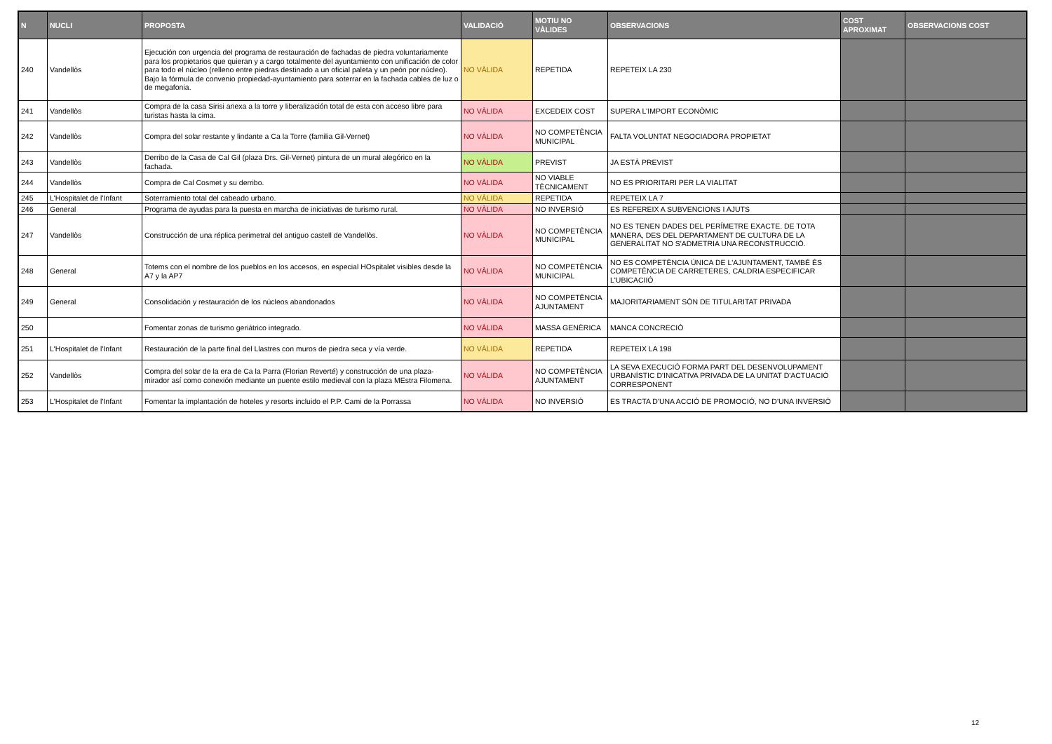| N | NUCLI | PROPOSTA | VALIDACIÓ | MOTIU NO VÀLIDES | OBSERVACIONS | COST APROXIMAT | OBSERVACIONS COST |
| --- | --- | --- | --- | --- | --- | --- | --- |
| 240 | Vandellòs | Ejecución con urgencia del programa de restauración de fachadas de piedra voluntariamente para los propietarios que quieran y a cargo totalmente del ayuntamiento con unificación de color para todo el núcleo (relleno entre piedras destinado a un oficial paleta y un peón por núcleo). Bajo la fórmula de convenio propiedad-ayuntamiento para soterrar en la fachada cables de luz o de megafonia. | NO VÀLIDA | REPETIDA | REPETEIX LA 230 | | |
| 241 | Vandellòs | Compra de la casa Sirisi anexa a la torre y liberalización total de esta con acceso libre para turistas hasta la cima. | NO VÀLIDA | EXCEDEIX COST | SUPERA L'IMPORT ECONÒMIC | | |
| 242 | Vandellòs | Compra del solar restante y lindante a Ca la Torre (familia Gil-Vernet) | NO VÀLIDA | NO COMPETÈNCIA MUNICIPAL | FALTA VOLUNTAT NEGOCIADORA PROPIETAT | | |
| 243 | Vandellòs | Derribo de la Casa de Cal Gil (plaza Drs. Gil-Vernet) pintura de un mural alegórico en la fachada. | NO VÀLIDA | PREVIST | JA ESTÀ PREVIST | | |
| 244 | Vandellòs | Compra de Cal Cosmet y su derribo. | NO VÀLIDA | NO VIABLE TÈCNICAMENT | NO ES PRIORITARI PER LA VIALITAT | | |
| 245 | L'Hospitalet de l'Infant | Soterramiento total del cabeado urbano. | NO VÀLIDA | REPETIDA | REPETEIX LA 7 | | |
| 246 | General | Programa de ayudas para la puesta en marcha de iniciativas de turismo rural. | NO VÀLIDA | NO INVERSIÓ | ES REFEREIX A SUBVENCIONS I AJUTS | | |
| 247 | Vandellòs | Construcción de una réplica perimetral del antiguo castell de Vandellòs. | NO VÀLIDA | NO COMPETÈNCIA MUNICIPAL | NO ES TENEN DADES DEL PERÍMETRE EXACTE. DE TOTA MANERA, DES DEL DEPARTAMENT DE CULTURA DE LA GENERALITAT NO S'ADMETRIA UNA RECONSTRUCCIÓ. | | |
| 248 | General | Totems con el nombre de los pueblos en los accesos, en especial HOspitalet visibles desde la A7 y la AP7 | NO VÀLIDA | NO COMPETÈNCIA MUNICIPAL | NO ES COMPETÈNCIA ÚNICA DE L'AJUNTAMENT, TAMBÉ ÉS COMPETÈNCIA DE CARRETERES, CALDRIA ESPECIFICAR L'UBICACIIÓ | | |
| 249 | General | Consolidación y restauración de los núcleos abandonados | NO VÀLIDA | NO COMPETÈNCIA AJUNTAMENT | MAJORITARIAMENT SÓN DE TITULARITAT PRIVADA | | |
| 250 | | Fomentar zonas de turismo geriátrico integrado. | NO VÀLIDA | MASSA GENÈRICA | MANCA CONCRECIÓ | | |
| 251 | L'Hospitalet de l'Infant | Restauración de la parte final del Llastres con muros de piedra seca y vía verde. | NO VÀLIDA | REPETIDA | REPETEIX LA 198 | | |
| 252 | Vandellòs | Compra del solar de la era de Ca la Parra (Florian Reverté) y construcción de una plaza-mirador así como conexión mediante un puente estilo medieval con la plaza MEstra Filomena. | NO VÀLIDA | NO COMPETÈNCIA AJUNTAMENT | LA SEVA EXECUCIÓ FORMA PART DEL DESENVOLUPAMENT URBANÍSTIC D'INICATIVA PRIVADA DE LA UNITAT D'ACTUACIÓ CORRESPONENT | | |
| 253 | L'Hospitalet de l'Infant | Fomentar la implantación de hoteles y resorts incluido el P.P. Cami de la Porrassa | NO VÀLIDA | NO INVERSIÓ | ES TRACTA D'UNA ACCIÓ DE PROMOCIÓ, NO D'UNA INVERSIÓ | | |
12